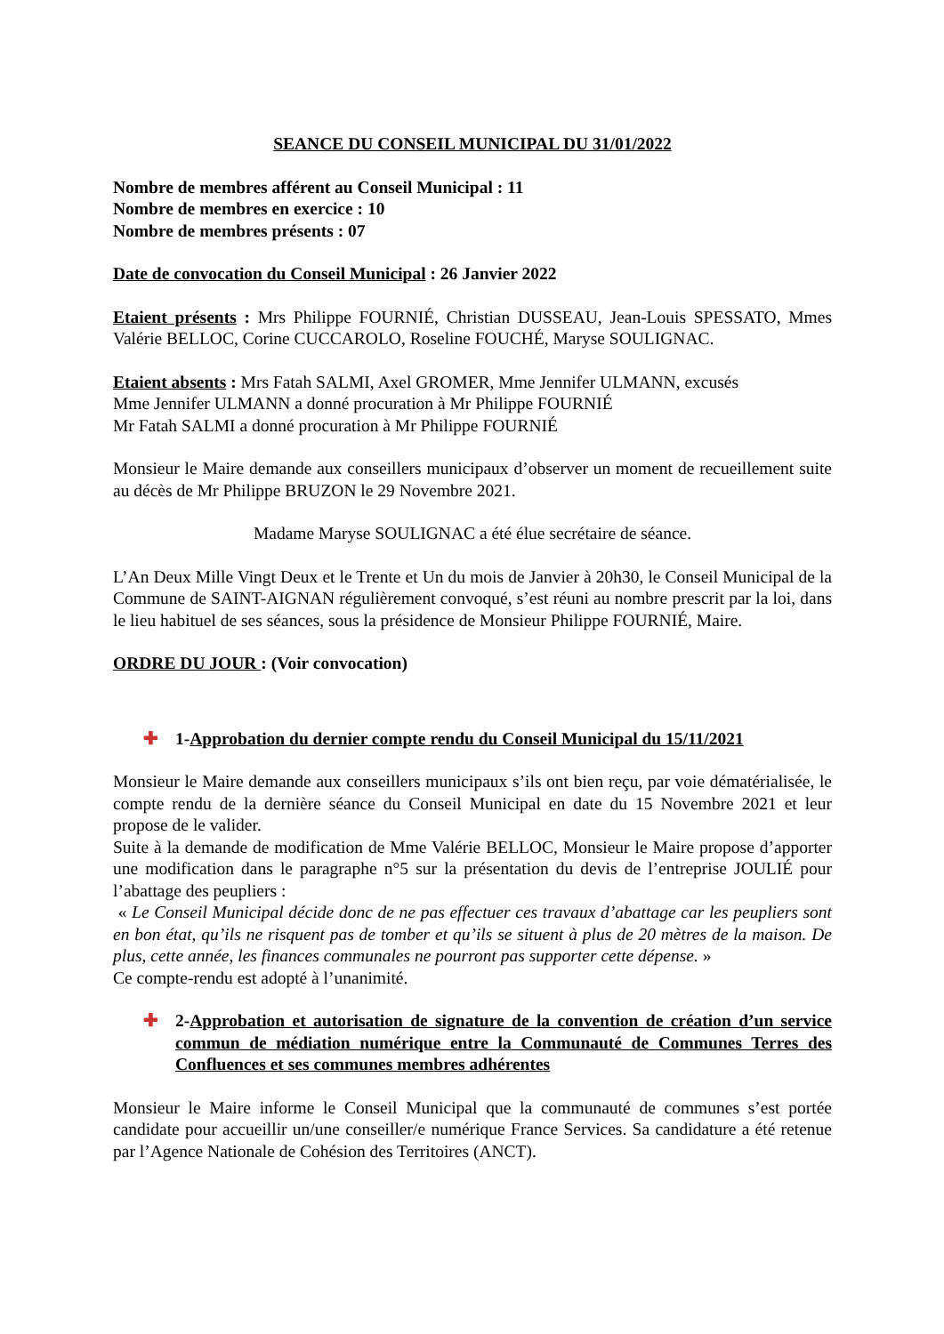SEANCE DU CONSEIL MUNICIPAL DU 31/01/2022
Nombre de membres afférent au Conseil Municipal : 11
Nombre de membres en exercice : 10
Nombre de membres présents : 07
Date de convocation du Conseil Municipal : 26 Janvier 2022
Etaient présents : Mrs Philippe FOURNIÉ, Christian DUSSEAU, Jean-Louis SPESSATO, Mmes Valérie BELLOC, Corine CUCCAROLO, Roseline FOUCHÉ, Maryse SOULIGNAC.
Etaient absents : Mrs Fatah SALMI, Axel GROMER, Mme Jennifer ULMANN, excusés
Mme Jennifer ULMANN a donné procuration à Mr Philippe FOURNIÉ
Mr Fatah SALMI a donné procuration à Mr Philippe FOURNIÉ
Monsieur le Maire demande aux conseillers municipaux d’observer un moment de recueillement suite au décès de Mr Philippe BRUZON le 29 Novembre 2021.
Madame Maryse SOULIGNAC a été élue secrétaire de séance.
L’An Deux Mille Vingt Deux et le Trente et Un du mois de Janvier à 20h30, le Conseil Municipal de la Commune de SAINT-AIGNAN régulièrement convoqué, s’est réuni au nombre prescrit par la loi, dans le lieu habituel de ses séances, sous la présidence de Monsieur Philippe FOURNIÉ, Maire.
ORDRE DU JOUR : (Voir convocation)
✚ 1-Approbation du dernier compte rendu du Conseil Municipal du 15/11/2021
Monsieur le Maire demande aux conseillers municipaux s’ils ont bien reçu, par voie dématérialisée, le compte rendu de la dernière séance du Conseil Municipal en date du 15 Novembre 2021 et leur propose de le valider.
Suite à la demande de modification de Mme Valérie BELLOC, Monsieur le Maire propose d’apporter une modification dans le paragraphe n°5 sur la présentation du devis de l’entreprise JOULIÉ pour l’abattage des peupliers :
« Le Conseil Municipal décide donc de ne pas effectuer ces travaux d’abattage car les peupliers sont en bon état, qu’ils ne risquent pas de tomber et qu’ils se situent à plus de 20 mètres de la maison. De plus, cette année, les finances communales ne pourront pas supporter cette dépense. »
Ce compte-rendu est adopté à l’unanimité.
✚ 2-Approbation et autorisation de signature de la convention de création d’un service commun de médiation numérique entre la Communauté de Communes Terres des Confluences et ses communes membres adhérentes
Monsieur le Maire informe le Conseil Municipal que la communauté de communes s’est portée candidate pour accueillir un/une conseiller/e numérique France Services. Sa candidature a été retenue par l’Agence Nationale de Cohésion des Territoires (ANCT).